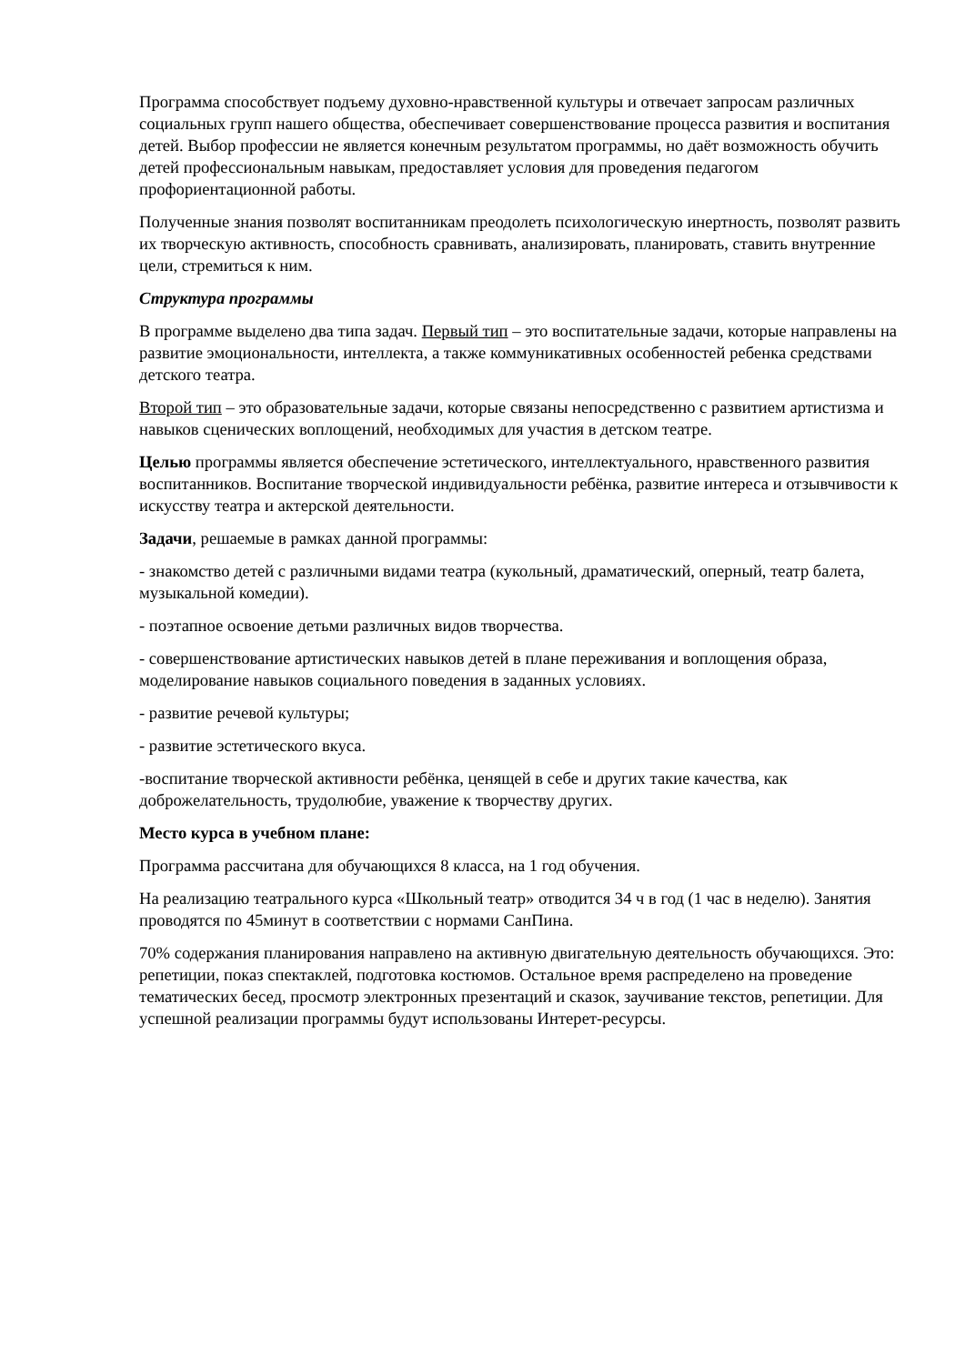Программа способствует подъему духовно-нравственной культуры и отвечает запросам различных социальных групп нашего общества, обеспечивает совершенствование процесса развития и воспитания детей. Выбор профессии не является конечным результатом программы, но даёт возможность обучить детей профессиональным навыкам, предоставляет условия для проведения педагогом профориентационной работы.
Полученные знания позволят воспитанникам преодолеть психологическую инертность, позволят развить их творческую активность, способность сравнивать, анализировать, планировать, ставить внутренние цели, стремиться к ним.
Структура программы
В программе выделено два типа задач. Первый тип – это воспитательные задачи, которые направлены на развитие эмоциональности, интеллекта, а также коммуникативных особенностей ребенка средствами детского театра.
Второй тип – это образовательные задачи, которые связаны непосредственно с развитием артистизма и навыков сценических воплощений, необходимых для участия в детском театре.
Целью программы является обеспечение эстетического, интеллектуального, нравственного развития воспитанников. Воспитание творческой индивидуальности ребёнка, развитие интереса и отзывчивости к искусству театра и актерской деятельности.
Задачи, решаемые в рамках данной программы:
- знакомство детей с различными видами театра (кукольный, драматический, оперный, театр балета, музыкальной комедии).
- поэтапное освоение детьми различных видов творчества.
- совершенствование артистических навыков детей в плане переживания и воплощения образа, моделирование навыков социального поведения в заданных условиях.
- развитие речевой культуры;
- развитие эстетического вкуса.
-воспитание творческой активности ребёнка, ценящей в себе и других такие качества, как доброжелательность, трудолюбие, уважение к творчеству других.
Место курса в учебном плане:
Программа рассчитана для обучающихся 8 класса, на 1 год обучения.
На реализацию театрального курса «Школьный театр» отводится 34 ч в год (1 час в неделю). Занятия проводятся по 45минут в соответствии с нормами СанПина.
70% содержания планирования направлено на активную двигательную деятельность обучающихся. Это: репетиции, показ спектаклей, подготовка костюмов. Остальное время распределено на проведение тематических бесед, просмотр электронных презентаций и сказок, заучивание текстов, репетиции. Для успешной реализации программы будут использованы Интерет-ресурсы.